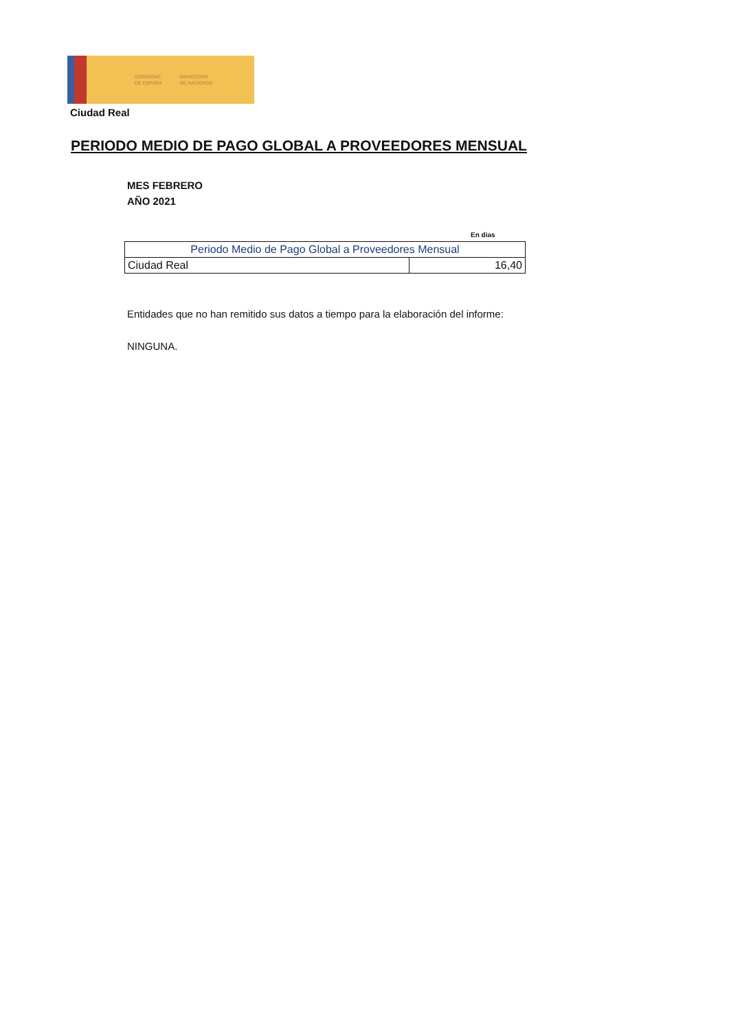GOBIERNO
DE ESPAÑA
MINISTERIO
DE HACIENDA
Ciudad Real
PERIODO MEDIO DE PAGO GLOBAL A PROVEEDORES MENSUAL
MES FEBRERO
AÑO 2021
En dias
| Periodo Medio de Pago Global a Proveedores Mensual | |
| --- | --- |
| Ciudad Real | 16,40 |
Entidades que no han remitido sus datos a tiempo para la elaboración del informe:
NINGUNA.